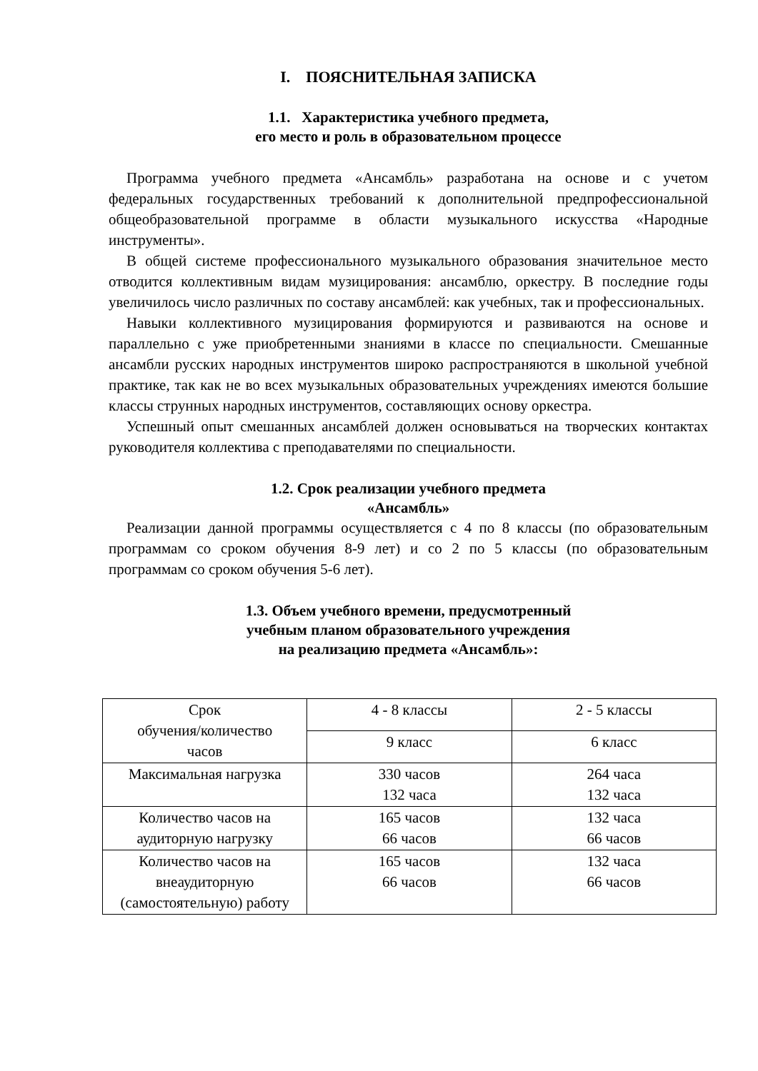I. ПОЯСНИТЕЛЬНАЯ ЗАПИСКА
1.1. Характеристика учебного предмета,
его место и роль в образовательном процессе
Программа учебного предмета «Ансамбль» разработана на основе и с учетом федеральных государственных требований к дополнительной предпрофессиональной общеобразовательной программе в области музыкального искусства «Народные инструменты».
В общей системе профессионального музыкального образования значительное место отводится коллективным видам музицирования: ансамблю, оркестру. В последние годы увеличилось число различных по составу ансамблей: как учебных, так и профессиональных.
Навыки коллективного музицирования формируются и развиваются на основе и параллельно с уже приобретенными знаниями в классе по специальности. Смешанные ансамбли русских народных инструментов широко распространяются в школьной учебной практике, так как не во всех музыкальных образовательных учреждениях имеются большие классы струнных народных инструментов, составляющих основу оркестра.
Успешный опыт смешанных ансамблей должен основываться на творческих контактах руководителя коллектива с преподавателями по специальности.
1.2. Срок реализации учебного предмета
«Ансамбль»
Реализации данной программы осуществляется с 4 по 8 классы (по образовательным программам со сроком обучения 8-9 лет) и со 2 по 5 классы (по образовательным программам со сроком обучения 5-6 лет).
1.3. Объем учебного времени, предусмотренный
учебным планом образовательного учреждения
на реализацию предмета «Ансамбль»:
| Срок обучения/количество часов | 4 - 8 классы | 2 - 5 классы |
| | 9 класс | 6 класс |
| Максимальная нагрузка | 330 часов 132 часа | 264 часа 132 часа |
| Количество часов на аудиторную нагрузку | 165 часов 66 часов | 132 часа 66 часов |
| Количество часов на внеаудиторную (самостоятельную) работу | 165 часов 66 часов | 132 часа 66 часов |